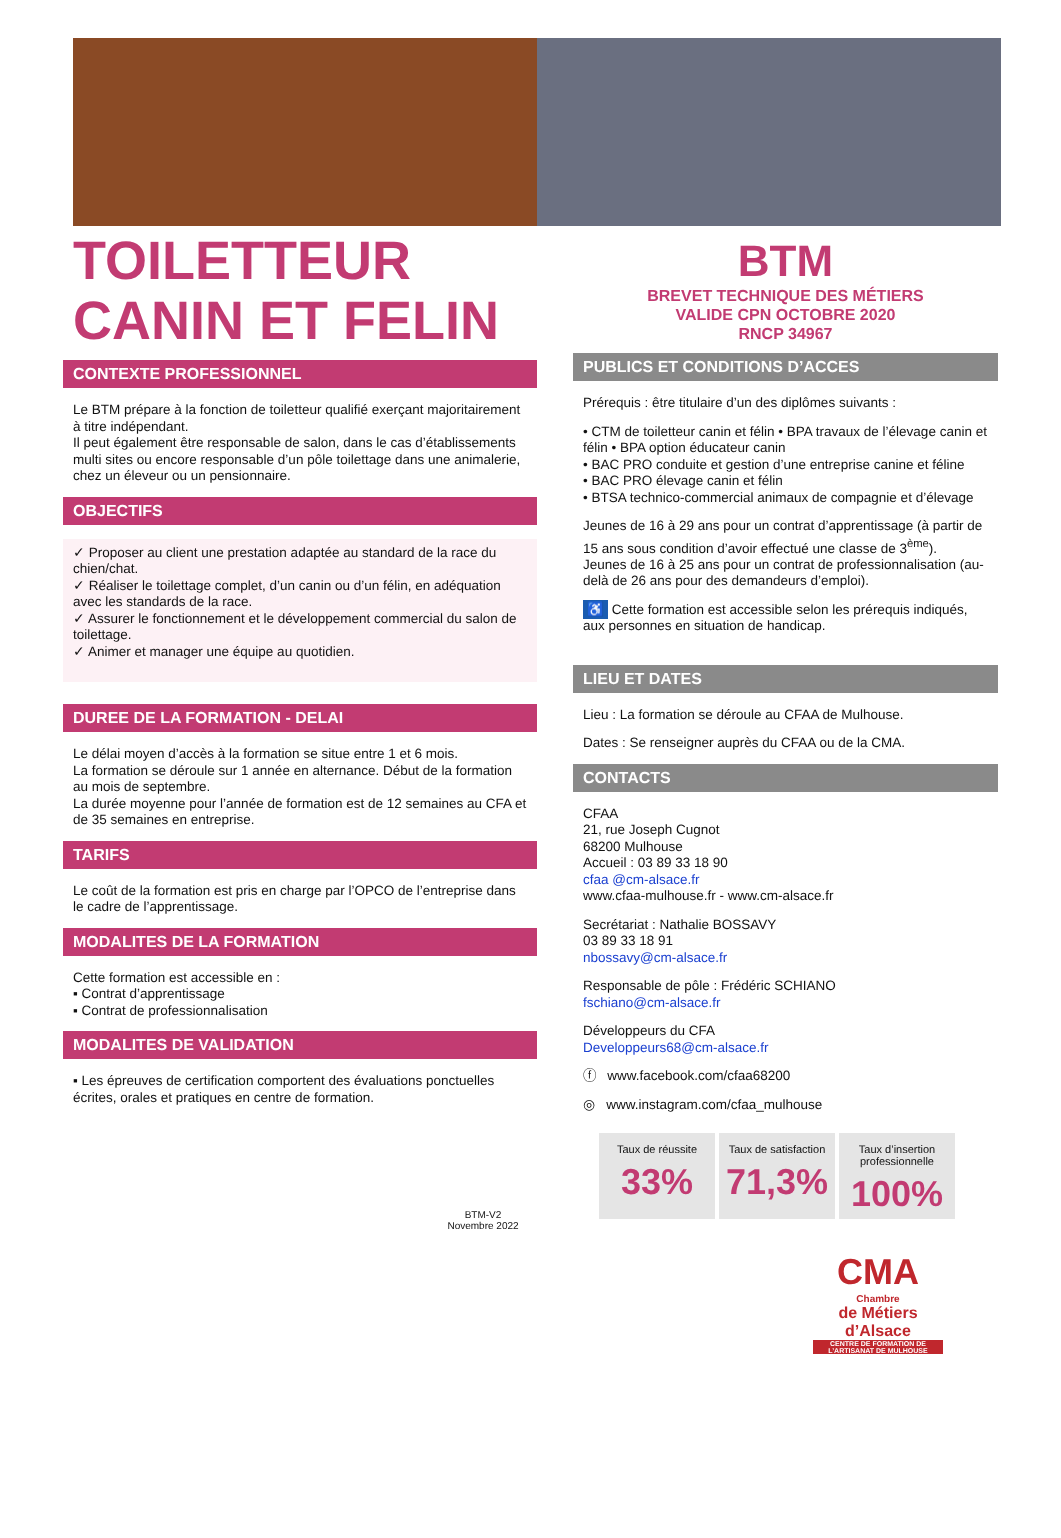TOILETTEUR
CANIN ET FELIN
CONTEXTE PROFESSIONNEL
Le BTM prépare à la fonction de toiletteur qualifié exerçant majoritairement à titre indépendant.
Il peut également être responsable de salon, dans le cas d’établissements multi sites ou encore responsable d’un pôle toilettage dans une animalerie, chez un éleveur ou un pensionnaire.
OBJECTIFS
✓ Proposer au client une prestation adaptée au standard de la race du chien/chat.
✓ Réaliser le toilettage complet, d’un canin ou d’un félin, en adéquation avec les standards de la race.
✓ Assurer le fonctionnement et le développement commercial du salon de toilettage.
✓ Animer et manager une équipe au quotidien.
DUREE DE LA FORMATION - DELAI
Le délai moyen d’accès à la formation se situe entre 1 et 6 mois.
La formation se déroule sur 1 année en alternance. Début de la formation au mois de septembre.
La durée moyenne pour l’année de formation est de 12 semaines au CFA et de 35 semaines en entreprise.
TARIFS
Le coût de la formation est pris en charge par l’OPCO de l’entreprise dans le cadre de l’apprentissage.
MODALITES DE LA FORMATION
Cette formation est accessible en :
▪ Contrat d’apprentissage
▪ Contrat de professionnalisation
MODALITES DE VALIDATION
▪ Les épreuves de certification comportent des évaluations ponctuelles écrites, orales et pratiques en centre de formation.
BTM
BREVET TECHNIQUE DES MÉTIERS
VALIDE CPN OCTOBRE 2020
RNCP 34967
PUBLICS ET CONDITIONS D’ACCES
Prérequis : être titulaire d’un des diplômes suivants :
• CTM de toiletteur canin et félin • BPA travaux de l’élevage canin et félin • BPA option éducateur canin
• BAC PRO conduite et gestion d’une entreprise canine et féline
• BAC PRO élevage canin et félin
• BTSA technico-commercial animaux de compagnie et d’élevage
Jeunes de 16 à 29 ans pour un contrat d’apprentissage (à partir de 15 ans sous condition d’avoir effectué une classe de 3<sup>ème</sup>).
Jeunes de 16 à 25 ans pour un contrat de professionnalisation (au-delà de 26 ans pour des demandeurs d’emploi).
♿ Cette formation est accessible selon les prérequis indiqués, aux personnes en situation de handicap.
LIEU ET DATES
Lieu : La formation se déroule au CFAA de Mulhouse.
Dates : Se renseigner auprès du CFAA ou de la CMA.
CONTACTS
CFAA
21, rue Joseph Cugnot
68200 Mulhouse
Accueil : 03 89 33 18 90
cfaa @cm-alsace.fr
www.cfaa-mulhouse.fr - www.cm-alsace.fr
Secrétariat : Nathalie BOSSAVY
03 89 33 18 91
nbossavy@cm-alsace.fr
Responsable de pôle : Frédéric SCHIANO
fschiano@cm-alsace.fr
Développeurs du CFA
Developpeurs68@cm-alsace.fr
ⓕ www.facebook.com/cfaa68200
◎ www.instagram.com/cfaa_mulhouse
Taux de réussite
33%
Taux de satisfaction
71,3%
Taux d’insertion professionnelle
100%
BTM-V2
Novembre 2022
CMA
Chambre
de Métiers
d’Alsace
CENTRE DE FORMATION DE L’ARTISANAT DE MULHOUSE